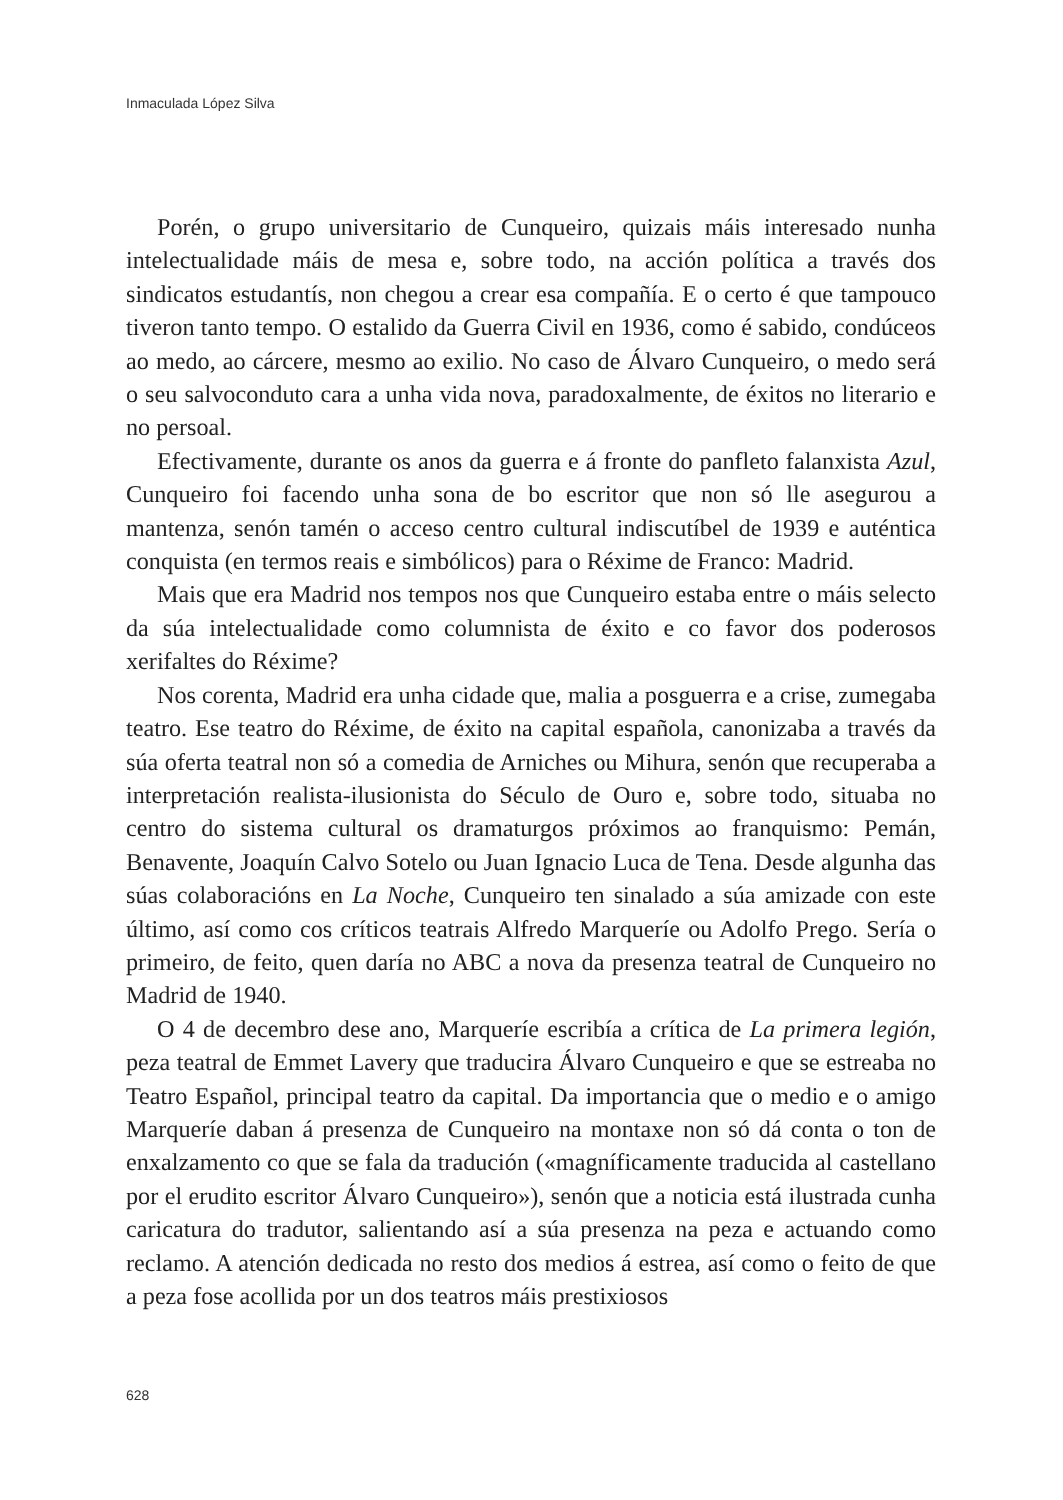Inmaculada López Silva
Porén, o grupo universitario de Cunqueiro, quizais máis interesado nunha intelectualidade máis de mesa e, sobre todo, na acción política a través dos sindicatos estudantís, non chegou a crear esa compañía. E o certo é que tampouco tiveron tanto tempo. O estalido da Guerra Civil en 1936, como é sabido, condúceos ao medo, ao cárcere, mesmo ao exilio. No caso de Álvaro Cunqueiro, o medo será o seu salvoconduto cara a unha vida nova, paradoxalmente, de éxitos no literario e no persoal.
Efectivamente, durante os anos da guerra e á fronte do panfleto falanxista Azul, Cunqueiro foi facendo unha sona de bo escritor que non só lle asegurou a mantenza, senón tamén o acceso centro cultural indiscutíbel de 1939 e auténtica conquista (en termos reais e simbólicos) para o Réxime de Franco: Madrid.
Mais que era Madrid nos tempos nos que Cunqueiro estaba entre o máis selecto da súa intelectualidade como columnista de éxito e co favor dos poderosos xerifaltes do Réxime?
Nos corenta, Madrid era unha cidade que, malia a posguerra e a crise, zumegaba teatro. Ese teatro do Réxime, de éxito na capital española, canonizaba a través da súa oferta teatral non só a comedia de Arniches ou Mihura, senón que recuperaba a interpretación realista-ilusionista do Século de Ouro e, sobre todo, situaba no centro do sistema cultural os dramaturgos próximos ao franquismo: Pemán, Benavente, Joaquín Calvo Sotelo ou Juan Ignacio Luca de Tena. Desde algunha das súas colaboracións en La Noche, Cunqueiro ten sinalado a súa amizade con este último, así como cos críticos teatrais Alfredo Marqueríe ou Adolfo Prego. Sería o primeiro, de feito, quen daría no ABC a nova da presenza teatral de Cunqueiro no Madrid de 1940.
O 4 de decembro dese ano, Marqueríe escribía a crítica de La primera legión, peza teatral de Emmet Lavery que traducira Álvaro Cunqueiro e que se estreaba no Teatro Español, principal teatro da capital. Da importancia que o medio e o amigo Marqueríe daban á presenza de Cunqueiro na montaxe non só dá conta o ton de enxalzamento co que se fala da tradución («magníficamente traducida al castellano por el erudito escritor Álvaro Cunqueiro»), senón que a noticia está ilustrada cunha caricatura do tradutor, salientando así a súa presenza na peza e actuando como reclamo. A atención dedicada no resto dos medios á estrea, así como o feito de que a peza fose acollida por un dos teatros máis prestixiosos
628